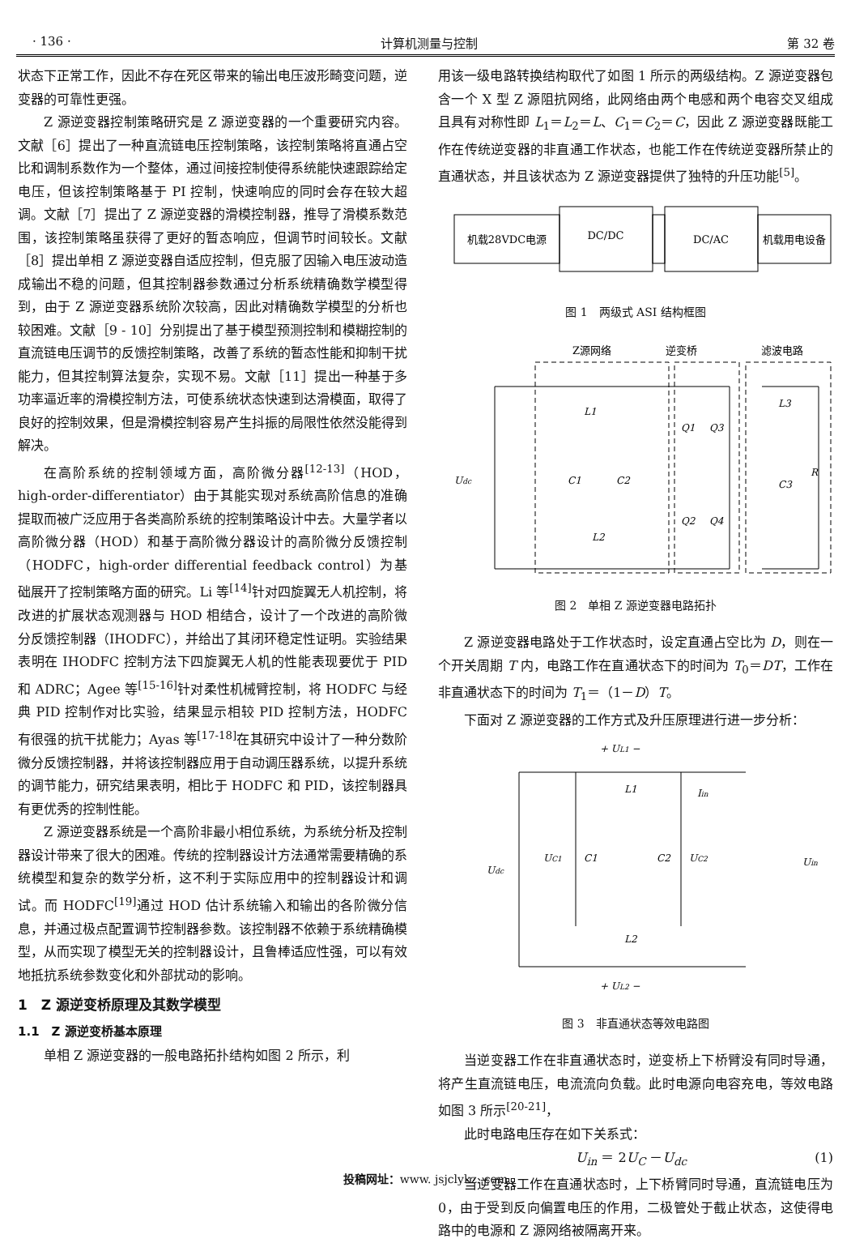· 136 · 计算机测量与控制 第 32 卷
状态下正常工作，因此不存在死区带来的输出电压波形畸变问题，逆变器的可靠性更强。
Z 源逆变器控制策略研究是 Z 源逆变器的一个重要研究内容。文献［6］提出了一种直流链电压控制策略，该控制策略将直通占空比和调制系数作为一个整体，通过间接控制使得系统能快速跟踪给定电压，但该控制策略基于 PI 控制，快速响应的同时会存在较大超调。文献［7］提出了 Z 源逆变器的滑模控制器，推导了滑模系数范围，该控制策略虽获得了更好的暂态响应，但调节时间较长。文献［8］提出单相 Z 源逆变器自适应控制，但克服了因输入电压波动造成输出不稳的问题，但其控制器参数通过分析系统精确数学模型得到，由于 Z 源逆变器系统阶次较高，因此对精确数学模型的分析也较困难。文献［9 - 10］分别提出了基于模型预测控制和模糊控制的直流链电压调节的反馈控制策略，改善了系统的暂态性能和抑制干扰能力，但其控制算法复杂，实现不易。文献［11］提出一种基于多功率逼近率的滑模控制方法，可使系统状态快速到达滑模面，取得了良好的控制效果，但是滑模控制容易产生抖振的局限性依然没能得到解决。
在高阶系统的控制领域方面，高阶微分器<sup>[12-13]</sup>（HOD，high-order-differentiator）由于其能实现对系统高阶信息的准确提取而被广泛应用于各类高阶系统的控制策略设计中去。大量学者以高阶微分器（HOD）和基于高阶微分器设计的高阶微分反馈控制（HODFC，high-order differential feedback control）为基础展开了控制策略方面的研究。Li 等<sup>[14]</sup>针对四旋翼无人机控制，将改进的扩展状态观测器与 HOD 相结合，设计了一个改进的高阶微分反馈控制器（IHODFC），并给出了其闭环稳定性证明。实验结果表明在 IHODFC 控制方法下四旋翼无人机的性能表现要优于 PID 和 ADRC；Agee 等<sup>[15-16]</sup>针对柔性机械臂控制，将 HODFC 与经典 PID 控制作对比实验，结果显示相较 PID 控制方法，HODFC 有很强的抗干扰能力；Ayas 等<sup>[17-18]</sup>在其研究中设计了一种分数阶微分反馈控制器，并将该控制器应用于自动调压器系统，以提升系统的调节能力，研究结果表明，相比于 HODFC 和 PID，该控制器具有更优秀的控制性能。
Z 源逆变器系统是一个高阶非最小相位系统，为系统分析及控制器设计带来了很大的困难。传统的控制器设计方法通常需要精确的系统模型和复杂的数学分析，这不利于实际应用中的控制器设计和调试。而 HODFC<sup>[19]</sup>通过 HOD 估计系统输入和输出的各阶微分信息，并通过极点配置调节控制器参数。该控制器不依赖于系统精确模型，从而实现了模型无关的控制器设计，且鲁棒适应性强，可以有效地抵抗系统参数变化和外部扰动的影响。
1　Z 源逆变桥原理及其数学模型
1.1　Z 源逆变桥基本原理
单相 Z 源逆变器的一般电路拓扑结构如图 2 所示，利
用该一级电路转换结构取代了如图 1 所示的两级结构。Z 源逆变器包含一个 X 型 Z 源阻抗网络，此网络由两个电感和两个电容交叉组成且具有对称性即 L<sub>1</sub>＝L<sub>2</sub>＝L、C<sub>1</sub>＝C<sub>2</sub>＝C，因此 Z 源逆变器既能工作在传统逆变器的非直通工作状态，也能工作在传统逆变器所禁止的直通状态，并且该状态为 Z 源逆变器提供了独特的升压功能<sup>[5]</sup>。
机载28VDC电源
DC/DC
DC/AC
机载用电设备
图 1　两级式 ASI 结构框图
Z源网络
逆变桥
滤波电路
Udc
L1
C1
C2
L2
Q1
Q3
Q2
Q4
L3
C3
R
图 2　单相 Z 源逆变器电路拓扑
Z 源逆变器电路处于工作状态时，设定直通占空比为 D，则在一个开关周期 T 内，电路工作在直通状态下的时间为 T<sub>0</sub>＝DT，工作在非直通状态下的时间为 T<sub>1</sub>＝（1－D）T。
下面对 Z 源逆变器的工作方式及升压原理进行进一步分析：
+ UL1 −
L1
Iin
UC1
C1
C2
UC2
Udc
Uin
L2
+ UL2 −
图 3　非直通状态等效电路图
当逆变器工作在非直通状态时，逆变桥上下桥臂没有同时导通，将产生直流链电压，电流流向负载。此时电源向电容充电，等效电路如图 3 所示<sup>[20-21]</sup>，
此时电路电压存在如下关系式：
U<sub>in</sub> ＝ 2U<sub>C</sub> －U<sub>dc</sub> (1)
当逆变器工作在直通状态时，上下桥臂同时导通，直流链电压为 0，由于受到反向偏置电压的作用，二极管处于截止状态，这使得电路中的电源和 Z 源网络被隔离开来。
投稿网址：www. jsjclykz. com